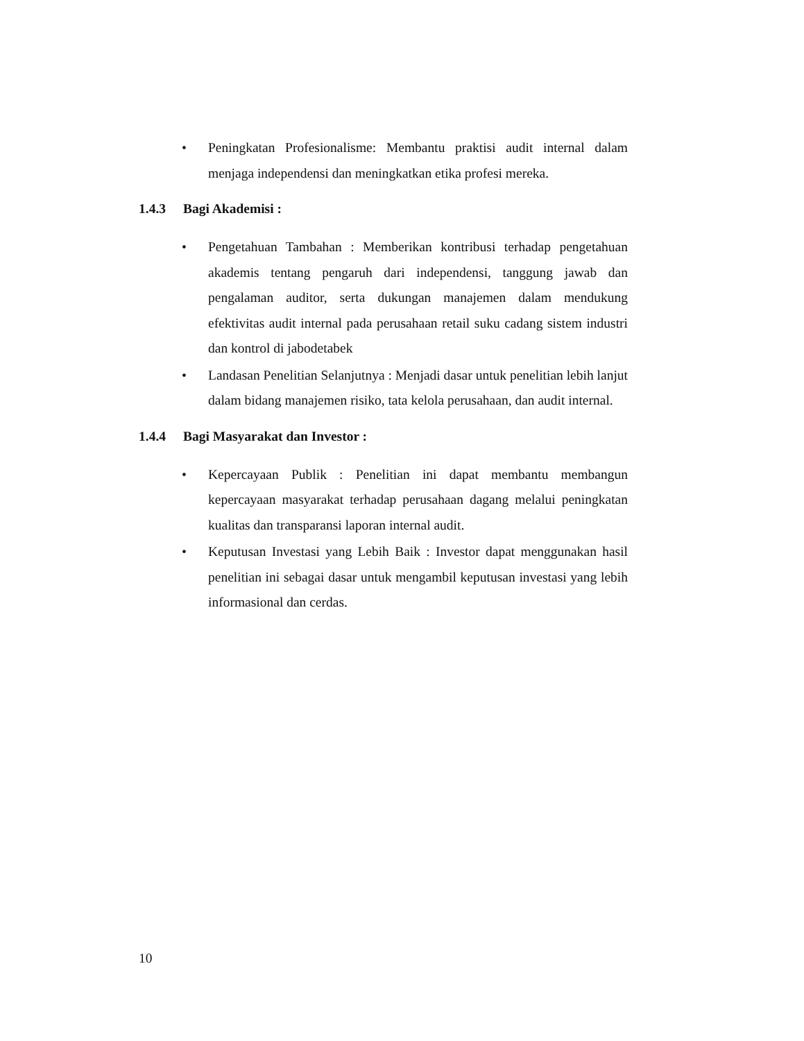• Peningkatan Profesionalisme: Membantu praktisi audit internal dalam menjaga independensi dan meningkatkan etika profesi mereka.
1.4.3 Bagi Akademisi :
• Pengetahuan Tambahan : Memberikan kontribusi terhadap pengetahuan akademis tentang pengaruh dari independensi, tanggung jawab dan pengalaman auditor, serta dukungan manajemen dalam mendukung efektivitas audit internal pada perusahaan retail suku cadang sistem industri dan kontrol di jabodetabek
• Landasan Penelitian Selanjutnya : Menjadi dasar untuk penelitian lebih lanjut dalam bidang manajemen risiko, tata kelola perusahaan, dan audit internal.
1.4.4 Bagi Masyarakat dan Investor :
• Kepercayaan Publik : Penelitian ini dapat membantu membangun kepercayaan masyarakat terhadap perusahaan dagang melalui peningkatan kualitas dan transparansi laporan internal audit.
• Keputusan Investasi yang Lebih Baik : Investor dapat menggunakan hasil penelitian ini sebagai dasar untuk mengambil keputusan investasi yang lebih informasional dan cerdas.
10